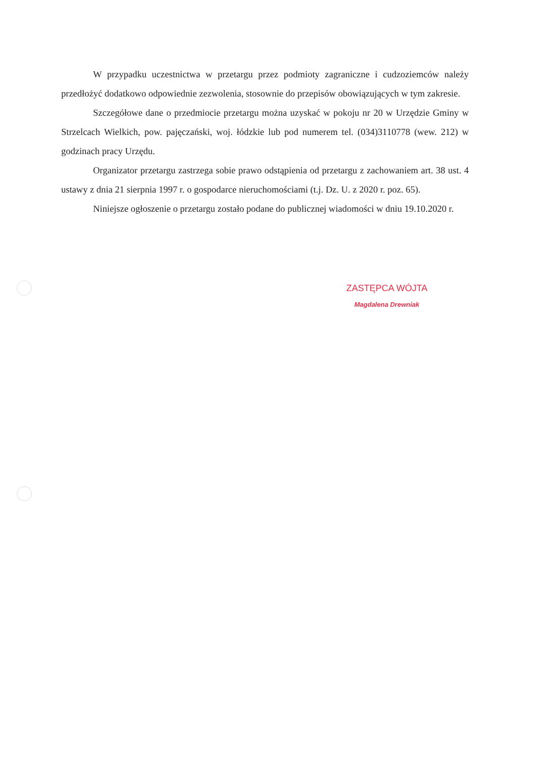W przypadku uczestnictwa w przetargu przez podmioty zagraniczne i cudzoziemców należy przedłożyć dodatkowo odpowiednie zezwolenia, stosownie do przepisów obowiązujących w tym zakresie.
Szczegółowe dane o przedmiocie przetargu można uzyskać w pokoju nr 20 w Urzędzie Gminy w Strzelcach Wielkich, pow. pajęczański, woj. łódzkie lub pod numerem tel. (034)3110778 (wew. 212) w godzinach pracy Urzędu.
Organizator przetargu zastrzega sobie prawo odstąpienia od przetargu z zachowaniem art. 38 ust. 4 ustawy z dnia 21 sierpnia 1997 r. o gospodarce nieruchomościami (t.j. Dz. U. z 2020 r. poz. 65).
Niniejsze ogłoszenie o przetargu zostało podane do publicznej wiadomości w dniu 19.10.2020 r.
ZASTĘPCA WÓJTA
Magdalena Drewniak